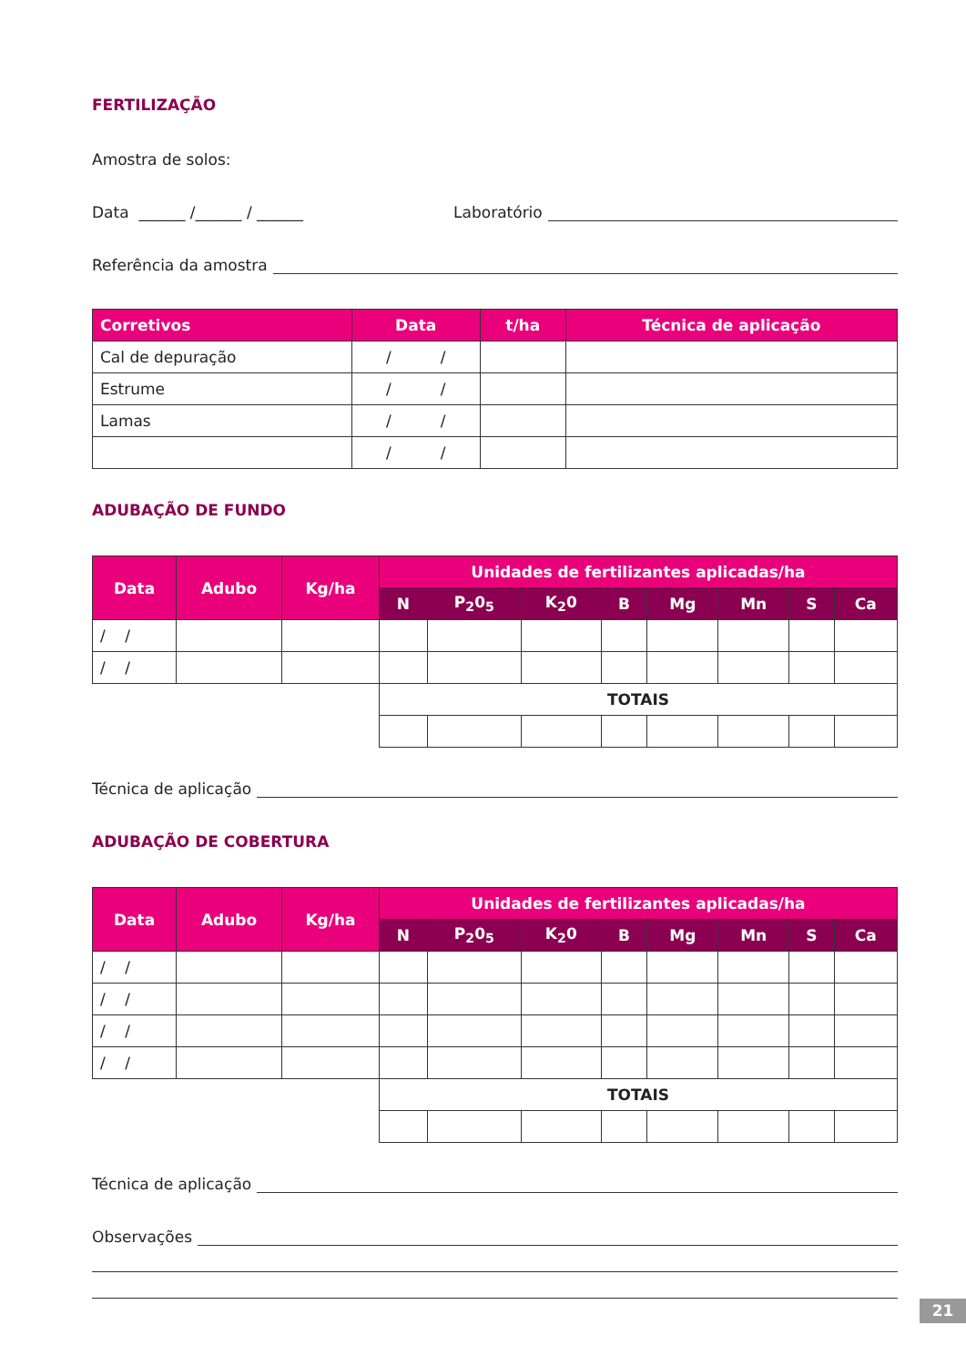FERTILIZAÇÃO
Amostra de solos:
Data ______ /______ / ______ Laboratório
Referência da amostra
| Corretivos | Data | t/ha | Técnica de aplicação |
| --- | --- | --- | --- |
| Cal de depuração | / / | | |
| Estrume | / / | | |
| Lamas | / / | | |
| | / / | | |
ADUBAÇÃO DE FUNDO
| Data | Adubo | Kg/ha | Unidades de fertilizantes aplicadas/ha | | | | | | | |
| --- | --- | --- | --- | --- | --- | --- | --- | --- | --- | --- |
| | | | N | P<sub>2</sub>0<sub>5</sub> | K<sub>2</sub>0 | B | Mg | Mn | S | Ca |
| / / | | | | | | | | | | |
| / / | | | | | | | | | | |
| | | | TOTAIS | | | | | | | |
Técnica de aplicação
ADUBAÇÃO DE COBERTURA
| Data | Adubo | Kg/ha | Unidades de fertilizantes aplicadas/ha | | | | | | | |
| --- | --- | --- | --- | --- | --- | --- | --- | --- | --- | --- |
| | | | N | P<sub>2</sub>0<sub>5</sub> | K<sub>2</sub>0 | B | Mg | Mn | S | Ca |
| / / | | | | | | | | | | |
| / / | | | | | | | | | | |
| / / | | | | | | | | | | |
| / / | | | | | | | | | | |
| | | | TOTAIS | | | | | | | |
Técnica de aplicação
Observações
21